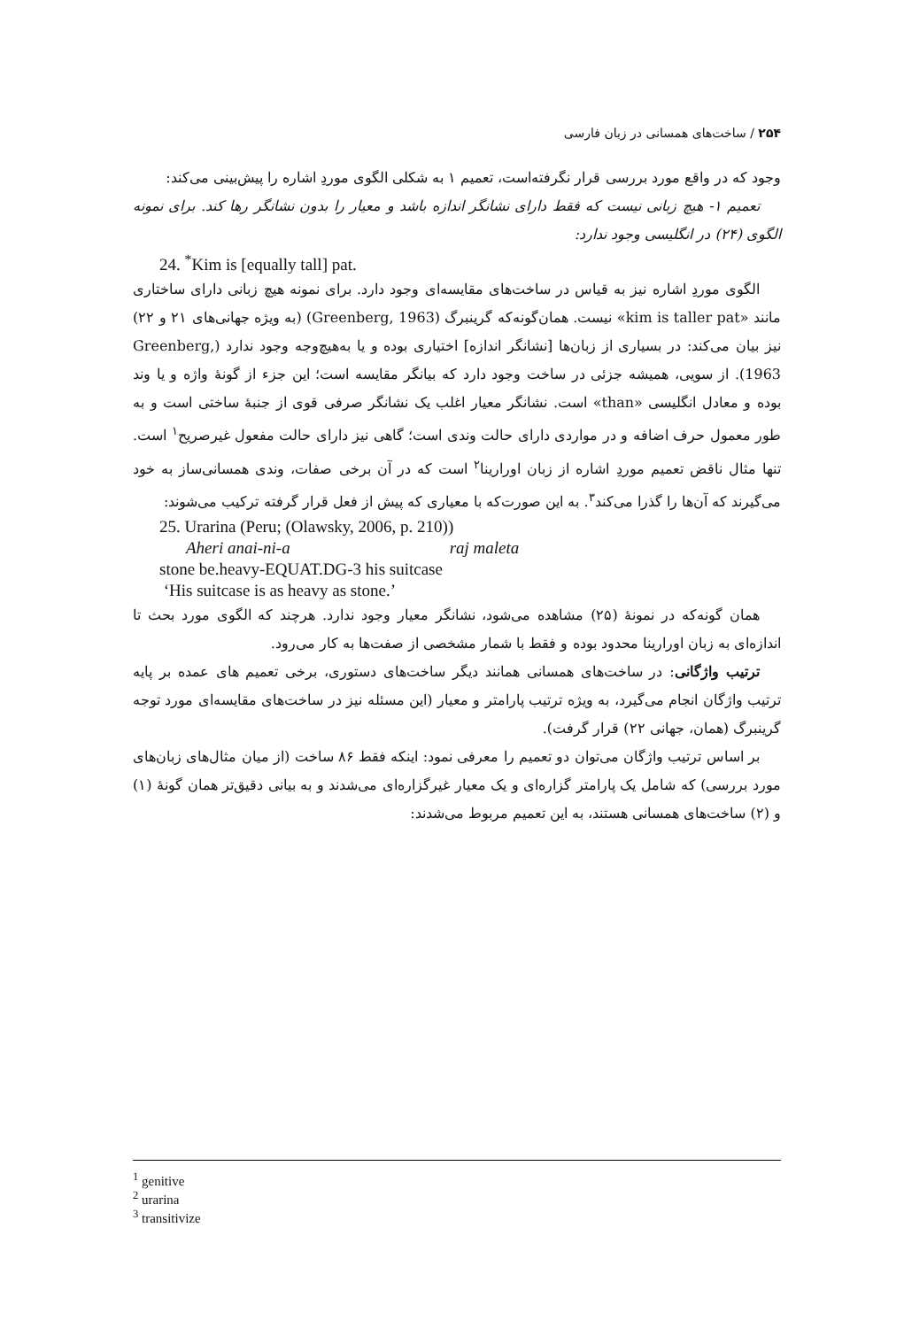۲۵۴ / ساخت‌های همسانی در زبان فارسی
وجود که در واقع مورد بررسی قرار نگرفته‌است، تعمیم ۱ به شکلی الگوی موردِ اشاره را پیش‌بینی می‌کند:
تعمیم ۱- هیچ زبانی نیست که فقط دارای نشانگر اندازه باشد و معیار را بدون نشانگر رها کند. برای نمونه الگوی (۲۴) در انگلیسی وجود ندارد:
24. <sup>*</sup>Kim is [equally tall] pat.
الگوی موردِ اشاره نیز به قیاس در ساخت‌های مقایسه‌ای وجود دارد. برای نمونه هیچ زبانی دارای ساختاری مانند «kim is taller pat» نیست. همان‌گونه‌که گرینبرگ (Greenberg, 1963) (به ویژه جهانی‌های ۲۱ و ۲۲) نیز بیان می‌کند: در بسیاری از زبان‌ها [نشانگر اندازه] اختیاری بوده و یا به‌هیچ‌وجه وجود ندارد (Greenberg, 1963). از سویی، همیشه جزئی در ساخت وجود دارد که بیانگر مقایسه است؛ این جزء از گونۀ واژه و یا وند بوده و معادل انگلیسی «than» است. نشانگر معیار اغلب یک نشانگر صرفی قوی از جنبۀ ساختی است و به طور معمول حرف اضافه و در مواردی دارای حالت وندی است؛ گاهی نیز دارای حالت مفعول غیرصریح<sup>۱</sup> است. تنها مثال ناقض تعمیم موردِ اشاره از زبان اورارینا<sup>۲</sup> است که در آن برخی صفات، وندی همسانی‌ساز به خود می‌گیرند که آن‌ها را گذرا می‌کند<sup>۳</sup>. به این صورت‌که با معیاری که پیش از فعل قرار گرفته ترکیب می‌شوند:
25. Urarina (Peru; (Olawsky, 2006, p. 210))
Aheri anai-ni-a raj maleta
stone be.heavy-EQUAT.DG-3 his suitcase
‘His suitcase is as heavy as stone.’
همان گونه‌که در نمونۀ (۲۵) مشاهده می‌شود، نشانگر معیار وجود ندارد. هرچند که الگوی مورد بحث تا اندازه‌ای به زبان اورارینا محدود بوده و فقط با شمار مشخصی از صفت‌ها به کار می‌رود.
ترتیب واژگانی: در ساخت‌های همسانی همانند دیگر ساخت‌های دستوری، برخی تعمیم های عمده بر پایه ترتیب واژگان انجام می‌گیرد، به ویژه ترتیب پارامتر و معیار (این مسئله نیز در ساخت‌های مقایسه‌ای مورد توجه گرینبرگ (همان، جهانی ۲۲) قرار گرفت).
بر اساس ترتیب واژگان می‌توان دو تعمیم را معرفی نمود: اینکه فقط ۸۶ ساخت (از میان مثال‌های زبان‌های مورد بررسی) که شامل یک پارامتر گزاره‌ای و یک معیار غیرگزاره‌ای می‌شدند و به بیانی دقیق‌تر همان گونۀ (۱) و (۲) ساخت‌های همسانی هستند، به این تعمیم مربوط می‌شدند:
<sup>1</sup> genitive
<sup>2</sup> urarina
<sup>3</sup> transitivize